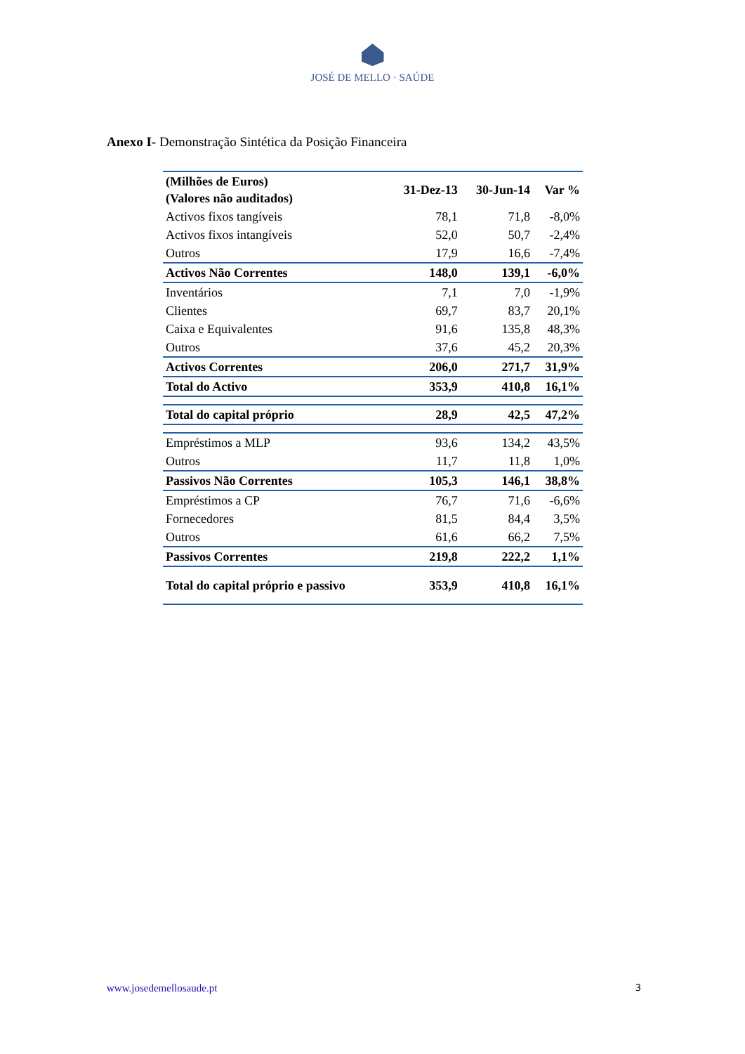JOSÉ DE MELLO · SAÚDE
Anexo I- Demonstração Sintética da Posição Financeira
| (Milhões de Euros) (Valores não auditados) | 31-Dez-13 | 30-Jun-14 | Var % |
| --- | --- | --- | --- |
| Activos fixos tangíveis | 78,1 | 71,8 | -8,0% |
| Activos fixos intangíveis | 52,0 | 50,7 | -2,4% |
| Outros | 17,9 | 16,6 | -7,4% |
| Activos Não Correntes | 148,0 | 139,1 | -6,0% |
| Inventários | 7,1 | 7,0 | -1,9% |
| Clientes | 69,7 | 83,7 | 20,1% |
| Caixa e Equivalentes | 91,6 | 135,8 | 48,3% |
| Outros | 37,6 | 45,2 | 20,3% |
| Activos Correntes | 206,0 | 271,7 | 31,9% |
| Total do Activo | 353,9 | 410,8 | 16,1% |
| Total do capital próprio | 28,9 | 42,5 | 47,2% |
| Empréstimos a MLP | 93,6 | 134,2 | 43,5% |
| Outros | 11,7 | 11,8 | 1,0% |
| Passivos Não Correntes | 105,3 | 146,1 | 38,8% |
| Empréstimos a CP | 76,7 | 71,6 | -6,6% |
| Fornecedores | 81,5 | 84,4 | 3,5% |
| Outros | 61,6 | 66,2 | 7,5% |
| Passivos Correntes | 219,8 | 222,2 | 1,1% |
| Total do capital próprio e passivo | 353,9 | 410,8 | 16,1% |
www.josedemellosaude.pt 3